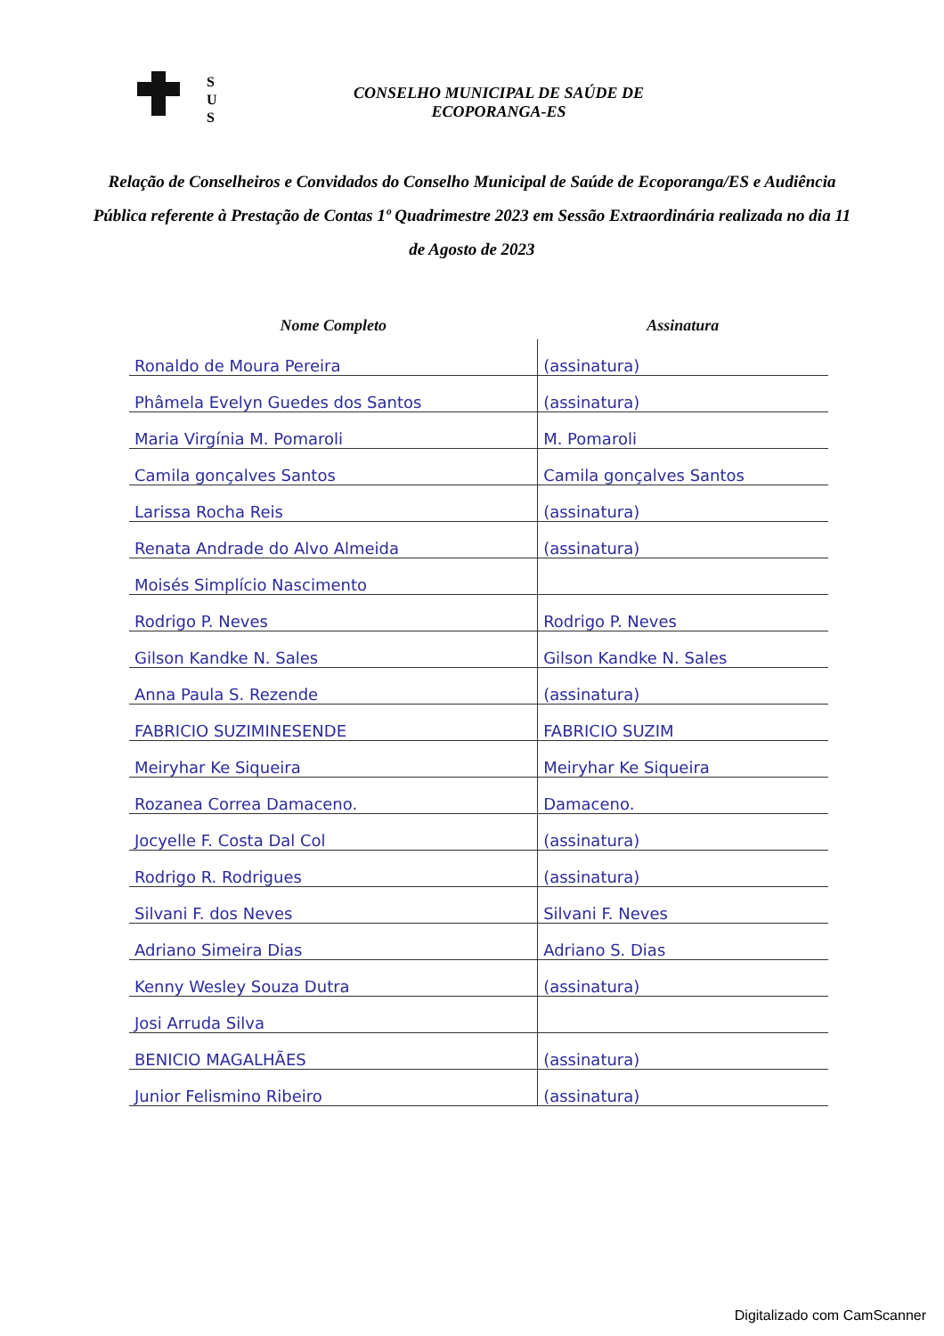S
U
S
CONSELHO MUNICIPAL DE SAÚDE DE
ECOPORANGA-ES
Relação de Conselheiros e Convidados do Conselho Municipal de Saúde de Ecoporanga/ES e Audiência Pública referente à Prestação de Contas 1º Quadrimestre 2023 em Sessão Extraordinária realizada no dia 11 de Agosto de 2023
| Nome Completo | Assinatura |
| --- | --- |
| Ronaldo de Moura Pereira | (assinatura) |
| Phâmela Evelyn Guedes dos Santos | (assinatura) |
| Maria Virgínia M. Pomaroli | M. Pomaroli |
| Camila gonçalves Santos | Camila gonçalves Santos |
| Larissa Rocha Reis | (assinatura) |
| Renata Andrade do Alvo Almeida | (assinatura) |
| Moisés Simplício Nascimento | |
| Rodrigo P. Neves | Rodrigo P. Neves |
| Gilson Kandke N. Sales | Gilson Kandke N. Sales |
| Anna Paula S. Rezende | (assinatura) |
| FABRICIO SUZIMINESENDE | FABRICIO SUZIM |
| Meiryhar Ke Siqueira | Meiryhar Ke Siqueira |
| Rozanea Correa Damaceno. | Damaceno. |
| Jocyelle F. Costa Dal Col | (assinatura) |
| Rodrigo R. Rodrigues | (assinatura) |
| Silvani F. dos Neves | Silvani F. Neves |
| Adriano Simeira Dias | Adriano S. Dias |
| Kenny Wesley Souza Dutra | (assinatura) |
| Josi Arruda Silva | |
| BENICIO MAGALHÃES | (assinatura) |
| Junior Felismino Ribeiro | (assinatura) |
Digitalizado com CamScanner